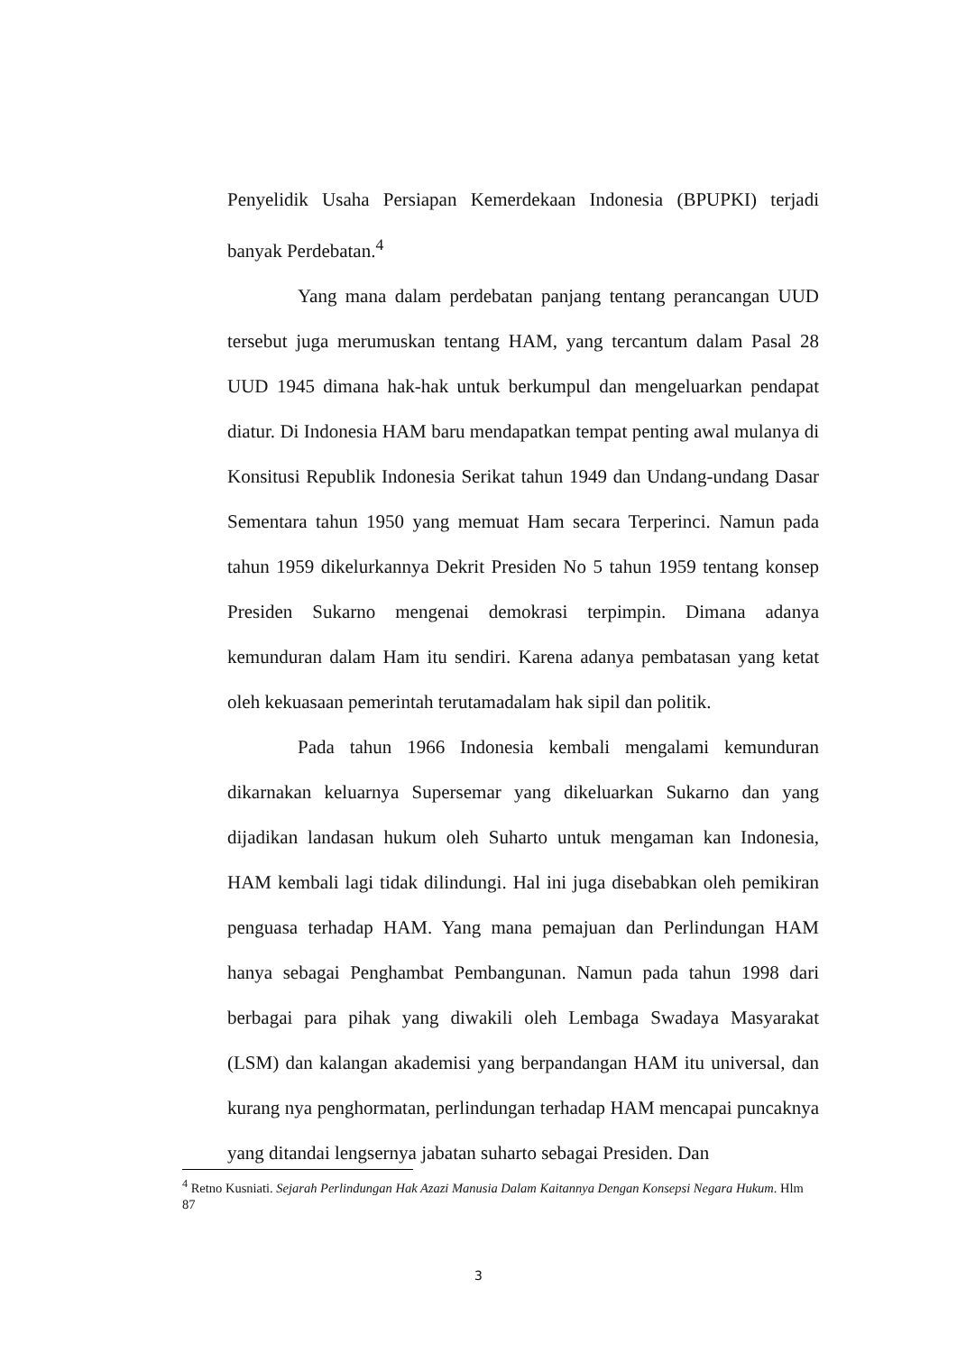Penyelidik Usaha Persiapan Kemerdekaan Indonesia (BPUPKI) terjadi banyak Perdebatan.<sup>4</sup>
Yang mana dalam perdebatan panjang tentang perancangan UUD tersebut juga merumuskan tentang HAM, yang tercantum dalam Pasal 28 UUD 1945 dimana hak-hak untuk berkumpul dan mengeluarkan pendapat diatur. Di Indonesia HAM baru mendapatkan tempat penting awal mulanya di Konsitusi Republik Indonesia Serikat tahun 1949 dan Undang-undang Dasar Sementara tahun 1950 yang memuat Ham secara Terperinci. Namun pada tahun 1959 dikelurkannya Dekrit Presiden No 5 tahun 1959 tentang konsep Presiden Sukarno mengenai demokrasi terpimpin. Dimana adanya kemunduran dalam Ham itu sendiri. Karena adanya pembatasan yang ketat oleh kekuasaan pemerintah terutamadalam hak sipil dan politik.
Pada tahun 1966 Indonesia kembali mengalami kemunduran dikarnakan keluarnya Supersemar yang dikeluarkan Sukarno dan yang dijadikan landasan hukum oleh Suharto untuk mengaman kan Indonesia, HAM kembali lagi tidak dilindungi. Hal ini juga disebabkan oleh pemikiran penguasa terhadap HAM. Yang mana pemajuan dan Perlindungan HAM hanya sebagai Penghambat Pembangunan. Namun pada tahun 1998 dari berbagai para pihak yang diwakili oleh Lembaga Swadaya Masyarakat (LSM) dan kalangan akademisi yang berpandangan HAM itu universal, dan kurang nya penghormatan, perlindungan terhadap HAM mencapai puncaknya yang ditandai lengsernya jabatan suharto sebagai Presiden. Dan
<sup>4</sup> Retno Kusniati. Sejarah Perlindungan Hak Azazi Manusia Dalam Kaitannya Dengan Konsepsi Negara Hukum. Hlm 87
3